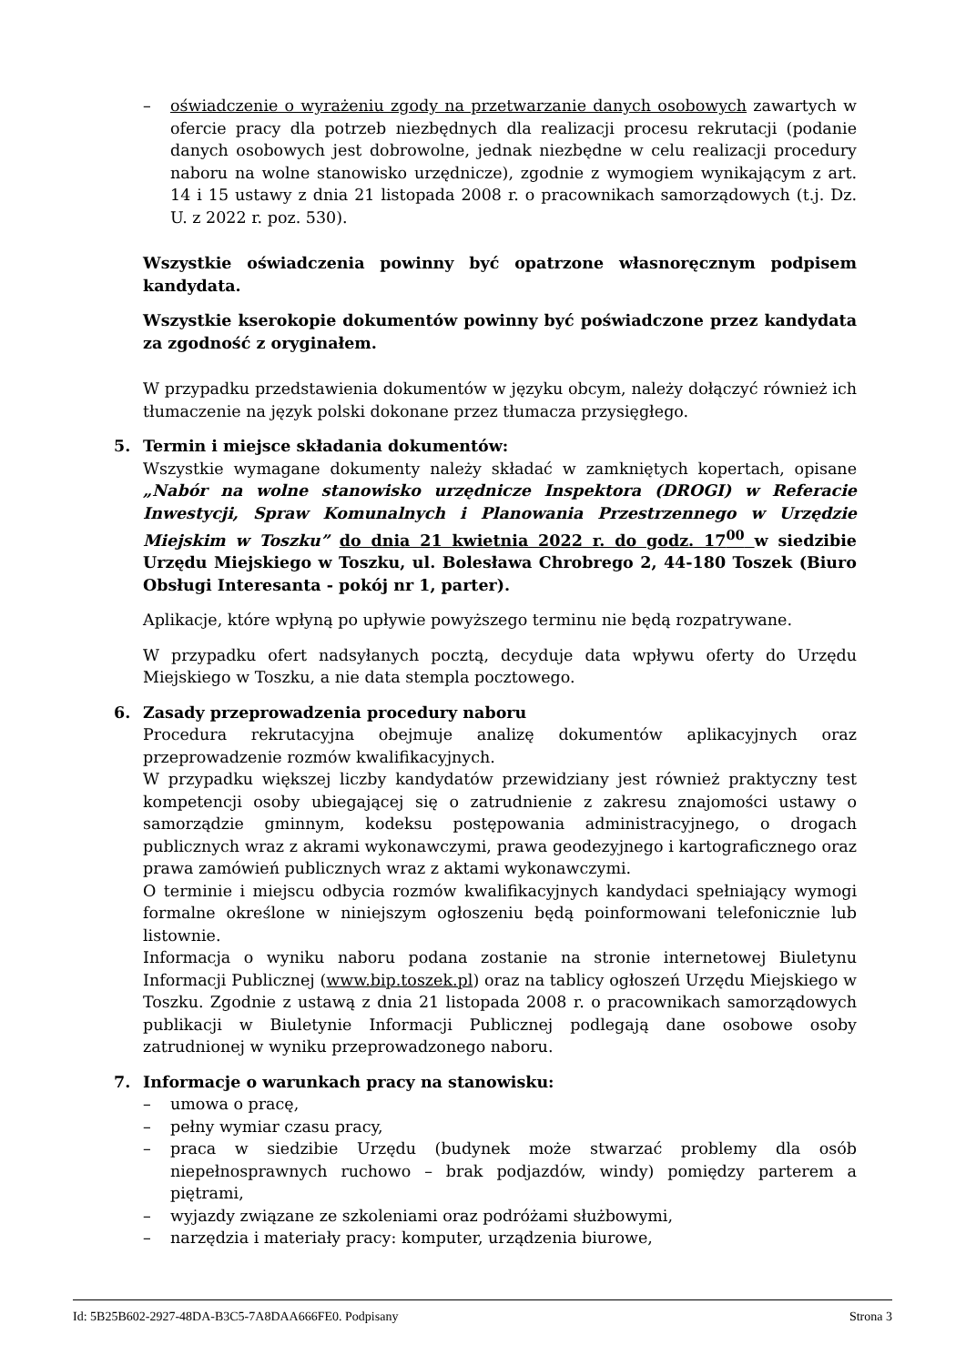– oświadczenie o wyrażeniu zgody na przetwarzanie danych osobowych zawartych w ofercie pracy dla potrzeb niezbędnych dla realizacji procesu rekrutacji (podanie danych osobowych jest dobrowolne, jednak niezbędne w celu realizacji procedury naboru na wolne stanowisko urzędnicze), zgodnie z wymogiem wynikającym z art. 14 i 15 ustawy z dnia 21 listopada 2008 r. o pracownikach samorządowych (t.j. Dz. U. z 2022 r. poz. 530).
Wszystkie oświadczenia powinny być opatrzone własnoręcznym podpisem kandydata.
Wszystkie kserokopie dokumentów powinny być poświadczone przez kandydata za zgodność z oryginałem.
W przypadku przedstawienia dokumentów w języku obcym, należy dołączyć również ich tłumaczenie na język polski dokonane przez tłumacza przysięgłego.
5. Termin i miejsce składania dokumentów:
Wszystkie wymagane dokumenty należy składać w zamkniętych kopertach, opisane „Nabór na wolne stanowisko urzędnicze Inspektora (DROGI) w Referacie Inwestycji, Spraw Komunalnych i Planowania Przestrzennego w Urzędzie Miejskim w Toszku” do dnia 21 kwietnia 2022 r. do godz. 17<sup>00</sup> w siedzibie Urzędu Miejskiego w Toszku, ul. Bolesława Chrobrego 2, 44-180 Toszek (Biuro Obsługi Interesanta - pokój nr 1, parter).
Aplikacje, które wpłyną po upływie powyższego terminu nie będą rozpatrywane.
W przypadku ofert nadsyłanych pocztą, decyduje data wpływu oferty do Urzędu Miejskiego w Toszku, a nie data stempla pocztowego.
6. Zasady przeprowadzenia procedury naboru
Procedura rekrutacyjna obejmuje analizę dokumentów aplikacyjnych oraz przeprowadzenie rozmów kwalifikacyjnych.
W przypadku większej liczby kandydatów przewidziany jest również praktyczny test kompetencji osoby ubiegającej się o zatrudnienie z zakresu znajomości ustawy o samorządzie gminnym, kodeksu postępowania administracyjnego, o drogach publicznych wraz z akrami wykonawczymi, prawa geodezyjnego i kartograficznego oraz prawa zamówień publicznych wraz z aktami wykonawczymi.
O terminie i miejscu odbycia rozmów kwalifikacyjnych kandydaci spełniający wymogi formalne określone w niniejszym ogłoszeniu będą poinformowani telefonicznie lub listownie.
Informacja o wyniku naboru podana zostanie na stronie internetowej Biuletynu Informacji Publicznej (www.bip.toszek.pl) oraz na tablicy ogłoszeń Urzędu Miejskiego w Toszku. Zgodnie z ustawą z dnia 21 listopada 2008 r. o pracownikach samorządowych publikacji w Biuletynie Informacji Publicznej podlegają dane osobowe osoby zatrudnionej w wyniku przeprowadzonego naboru.
7. Informacje o warunkach pracy na stanowisku:
– umowa o pracę,
– pełny wymiar czasu pracy,
– praca w siedzibie Urzędu (budynek może stwarzać problemy dla osób niepełnosprawnych ruchowo – brak podjazdów, windy) pomiędzy parterem a piętrami,
– wyjazdy związane ze szkoleniami oraz podróżami służbowymi,
– narzędzia i materiały pracy: komputer, urządzenia biurowe,
Id: 5B25B602-2927-48DA-B3C5-7A8DAA666FE0. Podpisany Strona 3